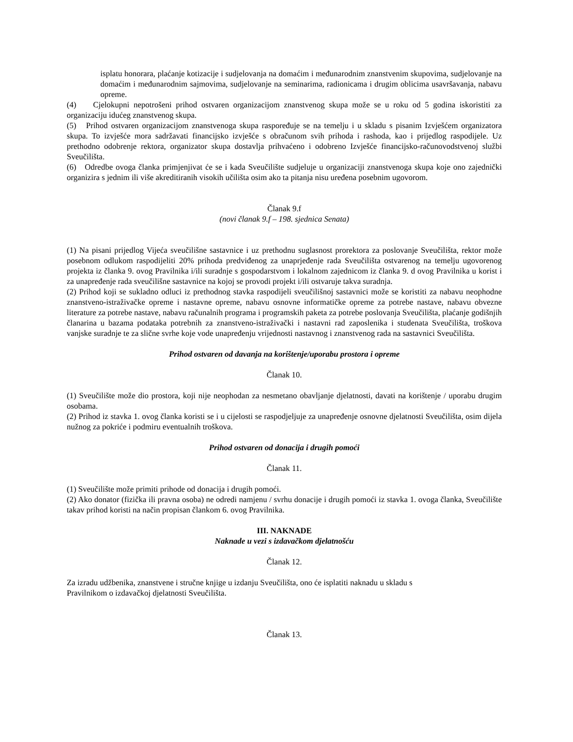isplatu honorara, plaćanje kotizacije i sudjelovanja na domaćim i međunarodnim znanstvenim skupovima, sudjelovanje na domaćim i međunarodnim sajmovima, sudjelovanje na seminarima, radionicama i drugim oblicima usavršavanja, nabavu opreme.
(4) Cjelokupni nepotrošeni prihod ostvaren organizacijom znanstvenog skupa može se u roku od 5 godina iskoristiti za organizaciju idućeg znanstvenog skupa.
(5) Prihod ostvaren organizacijom znanstvenoga skupa raspoređuje se na temelju i u skladu s pisanim Izvješćem organizatora skupa. To izvješće mora sadržavati financijsko izvješće s obračunom svih prihoda i rashoda, kao i prijedlog raspodijele. Uz prethodno odobrenje rektora, organizator skupa dostavlja prihvaćeno i odobreno Izvješće financijsko-računovodstvenoj službi Sveučilišta.
(6) Odredbe ovoga članka primjenjivat će se i kada Sveučilište sudjeluje u organizaciji znanstvenoga skupa koje ono zajednički organizira s jednim ili više akreditiranih visokih učilišta osim ako ta pitanja nisu uređena posebnim ugovorom.
Članak 9.f
(novi članak 9.f – 198. sjednica Senata)
(1) Na pisani prijedlog Vijeća sveučilišne sastavnice i uz prethodnu suglasnost prorektora za poslovanje Sveučilišta, rektor može posebnom odlukom raspodijeliti 20% prihoda predviđenog za unaprjeđenje rada Sveučilišta ostvarenog na temelju ugovorenog projekta iz članka 9. ovog Pravilnika i/ili suradnje s gospodarstvom i lokalnom zajednicom iz članka 9. d ovog Pravilnika u korist i za unapređenje rada sveučilišne sastavnice na kojoj se provodi projekt i/ili ostvaruje takva suradnja.
(2) Prihod koji se sukladno odluci iz prethodnog stavka raspodijeli sveučilišnoj sastavnici može se koristiti za nabavu neophodne znanstveno-istraživačke opreme i nastavne opreme, nabavu osnovne informatičke opreme za potrebe nastave, nabavu obvezne literature za potrebe nastave, nabavu računalnih programa i programskih paketa za potrebe poslovanja Sveučilišta, plaćanje godišnjih članarina u bazama podataka potrebnih za znanstveno-istraživački i nastavni rad zaposlenika i studenata Sveučilišta, troškova vanjske suradnje te za slične svrhe koje vode unapređenju vrijednosti nastavnog i znanstvenog rada na sastavnici Sveučilišta.
Prihod ostvaren od davanja na korištenje/uporabu prostora i opreme
Članak 10.
(1) Sveučilište može dio prostora, koji nije neophodan za nesmetano obavljanje djelatnosti, davati na korištenje / uporabu drugim osobama.
(2) Prihod iz stavka 1. ovog članka koristi se i u cijelosti se raspodjeljuje za unapređenje osnovne djelatnosti Sveučilišta, osim dijela nužnog za pokriće i podmiru eventualnih troškova.
Prihod ostvaren od donacija i drugih pomoći
Članak 11.
(1) Sveučilište može primiti prihode od donacija i drugih pomoći.
(2) Ako donator (fizička ili pravna osoba) ne odredi namjenu / svrhu donacije i drugih pomoći iz stavka 1. ovoga članka, Sveučilište takav prihod koristi na način propisan člankom 6. ovog Pravilnika.
III. NAKNADE
Naknade u vezi s izdavačkom djelatnošću
Članak 12.
Za izradu udžbenika, znanstvene i stručne knjige u izdanju Sveučilišta, ono će isplatiti naknadu u skladu s
Pravilnikom o izdavačkoj djelatnosti Sveučilišta.
Članak 13.